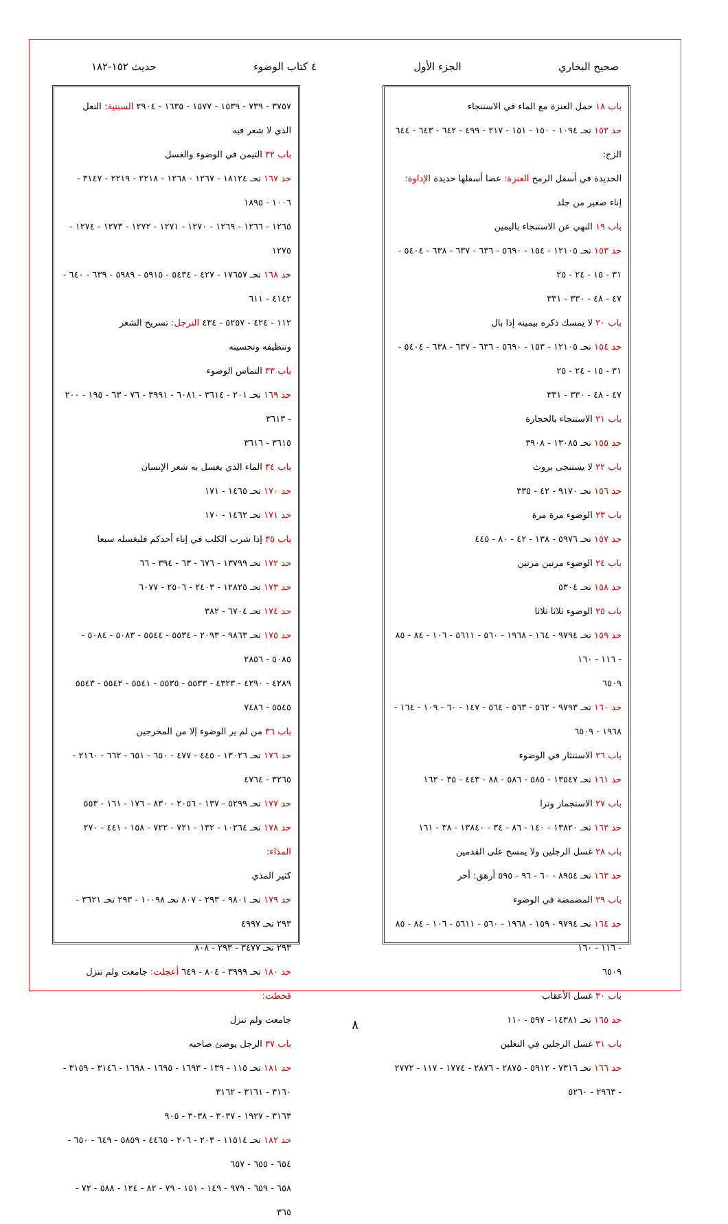صحيح البخاري الجزء الأول ٤ كتاب الوضوء حديث ١٥٢-١٨٢
باب ١٨ حمل العنزة مع الماء في الاستنجاء
حد ١٥٢ تحـ ١٠٩٤ - ١٥٠ - ١٥١ - ٢١٧ - ٤٩٩ - ٦٤٢ - ٦٤٣ - ٦٤٤ الزج:
الحديدة في أسفل الرمح العنزة: عصا أسفلها حديدة الإداوة:
إناء صغير من جلد
باب ١٩ النهي عن الاستنجاء باليمين
حد ١٥٣ تحـ ١٢١٠٥ - ١٥٤ - ٥٦٩٠ - ٦٣٦ - ٦٣٧ - ٦٣٨ - ٥٤٠٤ - ٣١ - ١٥ - ٢٤ - ٢٥
٤٧ - ٤٨ - ٣٣٠ - ٣٣١
باب ٢٠ لا يمسك ذكره بيمينه إذا بال
حد ١٥٤ تحـ ١٢١٠٥ - ١٥٣ - ٥٦٩٠ - ٦٣٦ - ٦٣٧ - ٦٣٨ - ٥٤٠٤ - ٣١ - ١٥ - ٢٤ - ٢٥
٤٧ - ٤٨ - ٣٣٠ - ٣٣١
باب ٢١ الاستنجاء بالحجارة
حد ١٥٥ تحـ ١٣٠٨٥ - ٣٩٠٨
باب ٢٢ لا يستنجى بروث
حد ١٥٦ تحـ ٩١٧٠ - ٤٢ - ٣٣٥
باب ٢٣ الوضوء مرة مرة
حد ١٥٧ تحـ ٥٩٧٦ - ١٣٨ - ٤٢ - ٨٠ - ٤٤٥
باب ٢٤ الوضوء مرتين مرتين
حد ١٥٨ تحـ ٥٣٠٤
باب ٢٥ الوضوء ثلاثا ثلاثا
حد ١٥٩ تحـ ٩٧٩٤ - ١٦٤ - ١٩٦٨ - ٥٦٠ - ٥٦١١ - ١٠٦ - ٨٤ - ٨٥ - ١١٦ - ١٦٠
٦٥٠٩
حد ١٦٠ تحـ ٩٧٩٣ - ٥٦٢ - ٥٦٣ - ٥٦٤ - ١٤٧ - ٦٠ - ١٠٩ - ١٦٤ - ١٩٦٨ - ٦٥٠٩
باب ٢٦ الاستنثار في الوضوء
حد ١٦١ تحـ ١٣٥٤٧ - ٥٨٥ - ٥٨٦ - ٨٨ - ٤٤٣ - ٣٥ - ١٦٢
باب ٢٧ الاستجمار وترا
حد ١٦٢ تحـ ١٣٨٢٠ - ١٤٠ - ٨٦ - ٣٤ - ١٣٨٤٠ - ٣٨ - ١٦١
باب ٢٨ غسل الرجلين ولا يمسح على القدمين
حد ١٦٣ تحـ ٨٩٥٤ - ٦٠ - ٩٦ - ٥٩٥ أرهق: أخر
باب ٢٩ المضمضة في الوضوء
حد ١٦٤ تحـ ٩٧٩٤ - ١٥٩ - ١٩٦٨ - ٥٦٠ - ٥٦١١ - ١٠٦ - ٨٤ - ٨٥ - ١١٦ - ١٦٠
٦٥٠٩
باب ٣٠ غسل الأعقاب
حد ١٦٥ تحـ ١٤٣٨١ - ٥٩٧ - ١١٠
باب ٣١ غسل الرجلين في النعلين
حد ١٦٦ تحـ ٧٣١٦ - ٥٩١٢ - ٢٨٧٥ - ٢٨٧٦ - ١٧٧٤ - ١١٧ - ٢٧٧٢ - ٢٩٦٣ - ٥٢٦٠
٣٧٥٧ - ٧٣٩ - ١٥٣٩ - ١٥٧٧ - ١٦٣٥ - ٢٩٠٤ السبتية: النعل
الذي لا شعر فيه
باب ٣٢ التيمن في الوضوء والغسل
حد ١٦٧ تحـ ١٨١٢٤ - ١٢٦٧ - ١٢٦٨ - ٢٢١٨ - ٢٢١٩ - ٣١٤٧ - ١٠٠٦ - ١٨٩٥
١٢٦٥ - ١٢٦٦ - ١٢٦٩ - ١٢٧٠ - ١٢٧١ - ١٢٧٢ - ١٢٧٣ - ١٢٧٤ - ١٢٧٥
حد ١٦٨ تحـ ١٧٦٥٧ - ٤٢٧ - ٥٤٣٤ - ٥٩١٥ - ٥٩٨٩ - ٦٣٩ - ٦٤٠ - ٤١٤٢ - ٦١١
١١٢ - ٤٢٤ - ٥٢٥٧ - ٤٣٤ الترجل: تسريح الشعر
وتنظيفه وتحسينه
باب ٣٣ التماس الوضوء
حد ١٦٩ تحـ ٢٠١ - ٣٦١٤ - ٦٠٨١ - ٣٩٩١ - ٧٦ - ٦٣ - ١٩٥ - ٢٠٠ - ٣٦١٣
٣٦١٥ - ٣٦١٦
باب ٣٤ الماء الذي يغسل به شعر الإنسان
حد ١٧٠ تحـ ١٤٦٥ - ١٧١
حد ١٧١ تحـ ١٤٦٢ - ١٧٠
باب ٣٥ إذا شرب الكلب في إناء أحدكم فليغسله سبعا
حد ١٧٢ تحـ ١٣٧٩٩ - ٦٧٦ - ٦٣ - ٣٩٤ - ٦٦
حد ١٧٣ تحـ ١٢٨٢٥ - ٢٤٠٣ - ٢٥٠٦ - ٦٠٧٧
حد ١٧٤ تحـ ٦٧٠٤ - ٣٨٢
حد ١٧٥ تحـ ٩٨٦٣ - ٢٠٩٣ - ٥٥٣٤ - ٥٥٤٤ - ٥٠٨٣ - ٥٠٨٤ - ٥٠٨٥ - ٢٨٥٦
٤٢٨٩ - ٤٢٩٠ - ٤٣٢٣ - ٥٥٣٣ - ٥٥٣٥ - ٥٥٤١ - ٥٥٤٢ - ٥٥٤٣
٥٥٤٥ - ٧٤٨٦
باب ٣٦ من لم ير الوضوء إلا من المخرجين
حد ١٧٦ تحـ ١٣٠٢٦ - ٤٤٥ - ٤٧٧ - ٦٥٠ - ٦٥١ - ٦٦٢ - ٢١٦٠ - ٣٢٦٥ - ٤٧٦٤
حد ١٧٧ تحـ ٥٢٩٩ - ١٣٧ - ٢٠٥٦ - ٨٣٠ - ١٧٦ - ١٦١ - ٥٥٣
حد ١٧٨ تحـ ١٠٢٦٤ - ١٣٢ - ٧٢١ - ٧٢٢ - ١٥٨ - ٤٤١ - ٢٧٠ المذاء:
كثير المذي
حد ١٧٩ تحـ ٩٨٠١ - ٢٩٣ - ٨٠٧ تحـ ١٠٠٩٨ - ٢٩٣ تحـ ٣٦٢١ - ٢٩٣ تحـ ٤٩٩٧
٢٩٣ تحـ ٣٤٧٧ - ٢٩٣ - ٨٠٨
حد ١٨٠ تحـ ٣٩٩٩ - ٨٠٤ - ٦٤٩ أعجلت: جامعت ولم تنزل قحطت:
جامعت ولم تنزل
باب ٣٧ الرجل يوضئ صاحبه
حد ١٨١ تحـ ١١٥ - ١٣٩ - ١٦٩٣ - ١٦٩٥ - ١٦٩٨ - ٣١٤٦ - ٣١٥٩ - ٣١٦٠ - ٣١٦١ - ٣١٦٢
٣١٦٣ - ١٩٢٧ - ٣٠٣٧ - ٣٠٣٨ - ٩٠٥
حد ١٨٢ تحـ ١١٥١٤ - ٢٠٣ - ٢٠٦ - ٤٤٦٥ - ٥٨٥٩ - ٦٤٩ - ٦٥٠ - ٦٥٤ - ٦٥٥ - ٦٥٧
٦٥٨ - ٦٥٩ - ٩٧٩ - ١٤٩ - ١٥١ - ٧٩ - ٨٢ - ١٢٤ - ٥٨٨ - ٧٢ - ٣٦٥
٨